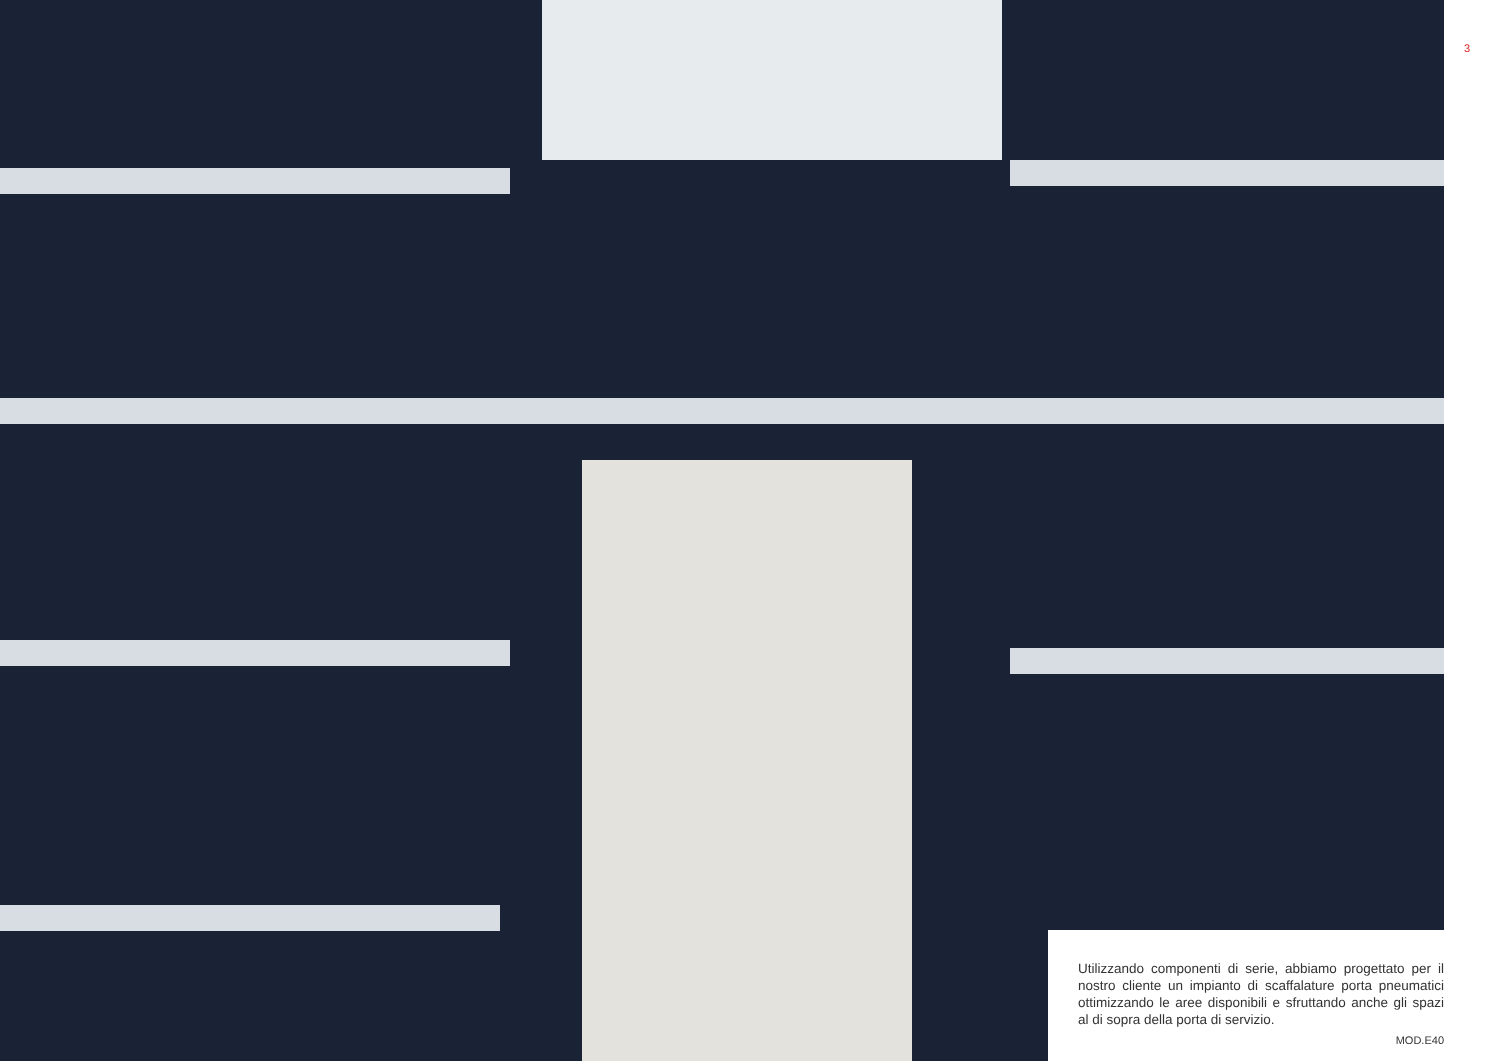3
Utilizzando componenti di serie, abbiamo progettato per il nostro cliente un impianto di scaffalature porta pneumatici ottimizzando le aree disponibili e sfruttando anche gli spazi al di sopra della porta di servizio.
MOD.E40